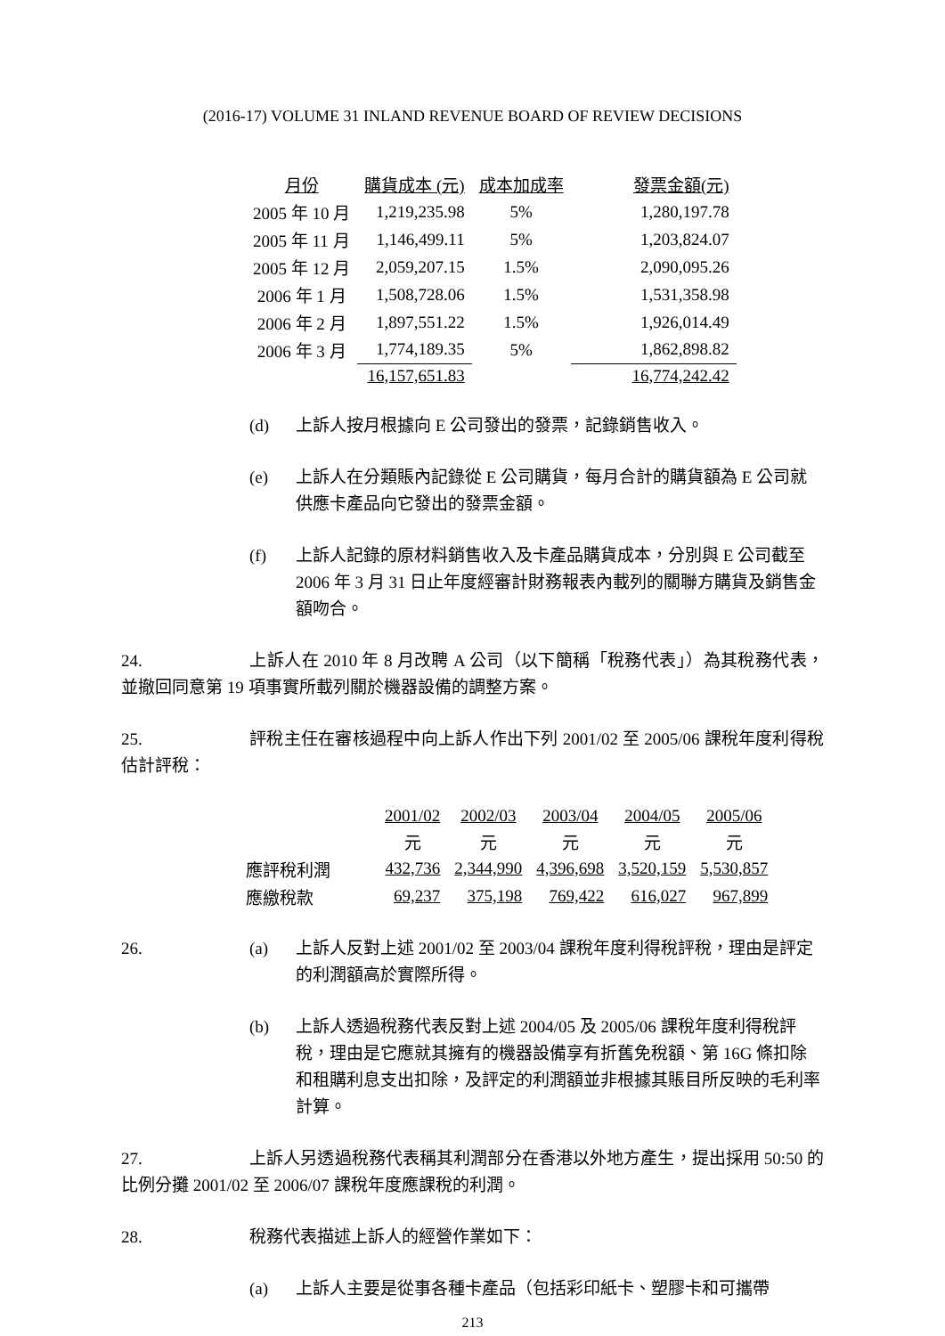(2016-17) VOLUME 31 INLAND REVENUE BOARD OF REVIEW DECISIONS
| 月份 | 購貨成本 (元) | 成本加成率 | 發票金額(元) |
| --- | --- | --- | --- |
| 2005 年 10 月 | 1,219,235.98 | 5% | 1,280,197.78 |
| 2005 年 11 月 | 1,146,499.11 | 5% | 1,203,824.07 |
| 2005 年 12 月 | 2,059,207.15 | 1.5% | 2,090,095.26 |
| 2006 年 1 月 | 1,508,728.06 | 1.5% | 1,531,358.98 |
| 2006 年 2 月 | 1,897,551.22 | 1.5% | 1,926,014.49 |
| 2006 年 3 月 | 1,774,189.35 | 5% | 1,862,898.82 |
| | 16,157,651.83 | | 16,774,242.42 |
(d) 上訴人按月根據向 E 公司發出的發票，記錄銷售收入。
(e) 上訴人在分類賬內記錄從 E 公司購貨，每月合計的購貨額為 E 公司就供應卡產品向它發出的發票金額。
(f) 上訴人記錄的原材料銷售收入及卡產品購貨成本，分別與 E 公司截至 2006 年 3 月 31 日止年度經審計財務報表內載列的關聯方購貨及銷售金額吻合。
24. 上訴人在 2010 年 8 月改聘 A 公司（以下簡稱「稅務代表」）為其稅務代表，並撤回同意第 19 項事實所載列關於機器設備的調整方案。
25. 評稅主任在審核過程中向上訴人作出下列 2001/02 至 2005/06 課稅年度利得稅估計評稅：
| | 2001/02 | 2002/03 | 2003/04 | 2004/05 | 2005/06 |
| | 元 | 元 | 元 | 元 | 元 |
| 應評稅利潤 | 432,736 | 2,344,990 | 4,396,698 | 3,520,159 | 5,530,857 |
| 應繳稅款 | 69,237 | 375,198 | 769,422 | 616,027 | 967,899 |
26. (a) 上訴人反對上述 2001/02 至 2003/04 課稅年度利得稅評稅，理由是評定的利潤額高於實際所得。
(b) 上訴人透過稅務代表反對上述 2004/05 及 2005/06 課稅年度利得稅評稅，理由是它應就其擁有的機器設備享有折舊免稅額、第 16G 條扣除和租購利息支出扣除，及評定的利潤額並非根據其賬目所反映的毛利率計算。
27. 上訴人另透過稅務代表稱其利潤部分在香港以外地方產生，提出採用 50:50 的比例分攤 2001/02 至 2006/07 課稅年度應課稅的利潤。
28. 稅務代表描述上訴人的經營作業如下：
(a) 上訴人主要是從事各種卡產品（包括彩印紙卡、塑膠卡和可攜帶
213